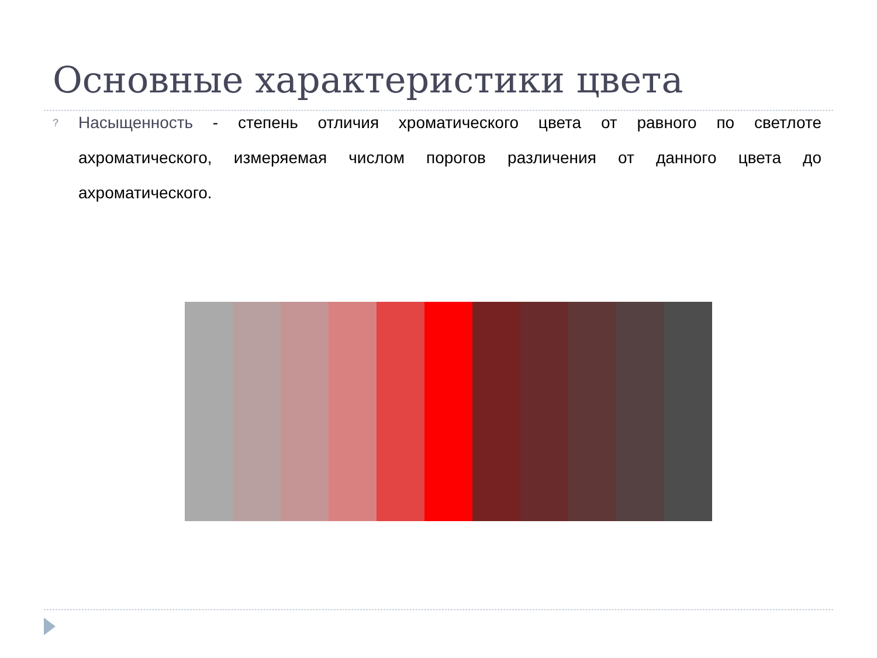Основные характеристики цвета
?
Насыщенность - степень отличия хроматического цвета от равного по светлоте ахроматического, измеряемая числом порогов различения от данного цвета до ахроматического.